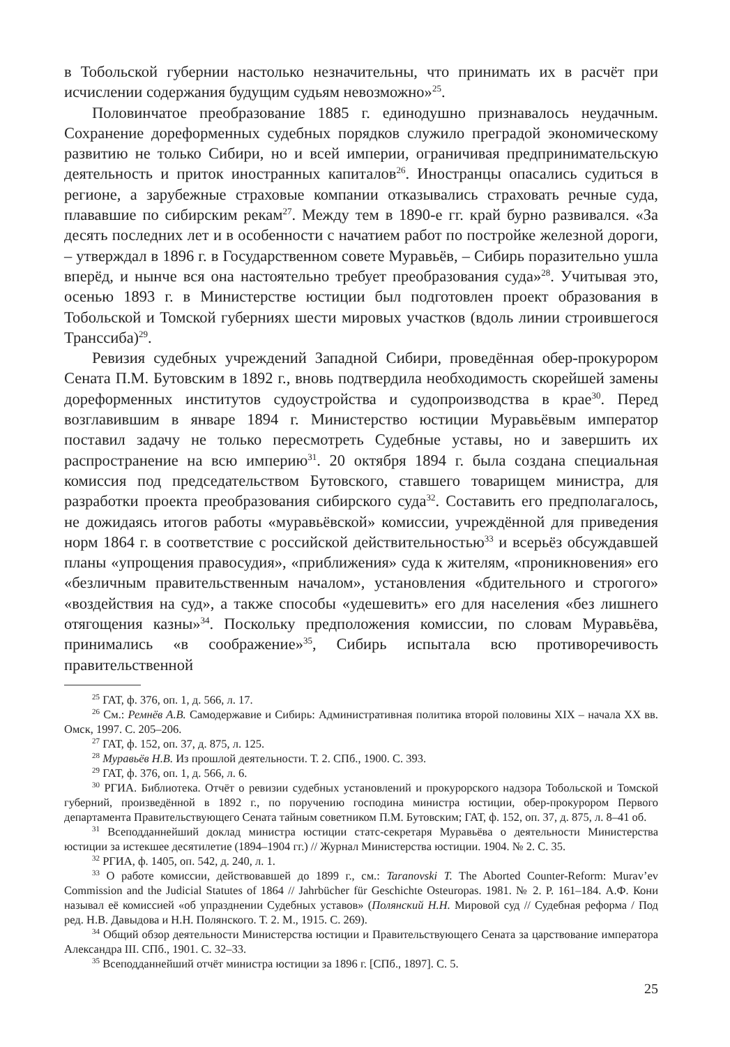в Тобольской губернии настолько незначительны, что принимать их в расчёт при исчислении содержания будущим судьям невозможно»<sup>25</sup>.
Половинчатое преобразование 1885 г. единодушно признавалось неудачным. Сохранение дореформенных судебных порядков служило преградой экономическому развитию не только Сибири, но и всей империи, ограничивая предпринимательскую деятельность и приток иностранных капиталов<sup>26</sup>. Иностранцы опасались судиться в регионе, а зарубежные страховые компании отказывались страховать речные суда, плававшие по сибирским рекам<sup>27</sup>. Между тем в 1890-е гг. край бурно развивался. «За десять последних лет и в особенности с начатием работ по постройке железной дороги, – утверждал в 1896 г. в Государственном совете Муравьёв, – Сибирь поразительно ушла вперёд, и нынче вся она настоятельно требует преобразования суда»<sup>28</sup>. Учитывая это, осенью 1893 г. в Министерстве юстиции был подготовлен проект образования в Тобольской и Томской губерниях шести мировых участков (вдоль линии строившегося Транссиба)<sup>29</sup>.
Ревизия судебных учреждений Западной Сибири, проведённая обер-прокурором Сената П.М. Бутовским в 1892 г., вновь подтвердила необходимость скорейшей замены дореформенных институтов судоустройства и судопроизводства в крае<sup>30</sup>. Перед возглавившим в январе 1894 г. Министерство юстиции Муравьёвым император поставил задачу не только пересмотреть Судебные уставы, но и завершить их распространение на всю империю<sup>31</sup>. 20 октября 1894 г. была создана специальная комиссия под председательством Бутовского, ставшего товарищем министра, для разработки проекта преобразования сибирского суда<sup>32</sup>. Составить его предполагалось, не дожидаясь итогов работы «муравьёвской» комиссии, учреждённой для приведения норм 1864 г. в соответствие с российской действительностью<sup>33</sup> и всерьёз обсуждавшей планы «упрощения правосудия», «приближения» суда к жителям, «проникновения» его «безличным правительственным началом», установления «бдительного и строгого» «воздействия на суд», а также способы «удешевить» его для населения «без лишнего отягощения казны»<sup>34</sup>. Поскольку предположения комиссии, по словам Муравьёва, принимались «в соображение»<sup>35</sup>, Сибирь испытала всю противоречивость правительственной
<sup>25</sup> ГАТ, ф. 376, оп. 1, д. 566, л. 17.
<sup>26</sup> См.: Ремнёв А.В. Самодержавие и Сибирь: Административная политика второй половины XIX – начала XX вв. Омск, 1997. С. 205–206.
<sup>27</sup> ГАТ, ф. 152, оп. 37, д. 875, л. 125.
<sup>28</sup> Муравьёв Н.В. Из прошлой деятельности. Т. 2. СПб., 1900. С. 393.
<sup>29</sup> ГАТ, ф. 376, оп. 1, д. 566, л. 6.
<sup>30</sup> РГИА. Библиотека. Отчёт о ревизии судебных установлений и прокурорского надзора Тобольской и Томской губерний, произведённой в 1892 г., по поручению господина министра юстиции, обер-прокурором Первого департамента Правительствующего Сената тайным советником П.М. Бутовским; ГАТ, ф. 152, оп. 37, д. 875, л. 8–41 об.
<sup>31</sup> Всеподданнейший доклад министра юстиции статс-секретаря Муравьёва о деятельности Министерства юстиции за истекшее десятилетие (1894–1904 гг.) // Журнал Министерства юстиции. 1904. № 2. С. 35.
<sup>32</sup> РГИА, ф. 1405, оп. 542, д. 240, л. 1.
<sup>33</sup> О работе комиссии, действовавшей до 1899 г., см.: Taranovski T. The Aborted Counter-Reform: Murav’ev Commission and the Judicial Statutes of 1864 // Jahrbücher für Geschichte Osteuropas. 1981. № 2. P. 161–184. А.Ф. Кони называл её комиссией «об упразднении Судебных уставов» (Полянский Н.Н. Мировой суд // Судебная реформа / Под ред. Н.В. Давыдова и Н.Н. Полянского. Т. 2. М., 1915. С. 269).
<sup>34</sup> Общий обзор деятельности Министерства юстиции и Правительствующего Сената за царствование императора Александра III. СПб., 1901. С. 32–33.
<sup>35</sup> Всеподданнейший отчёт министра юстиции за 1896 г. [СПб., 1897]. С. 5.
25